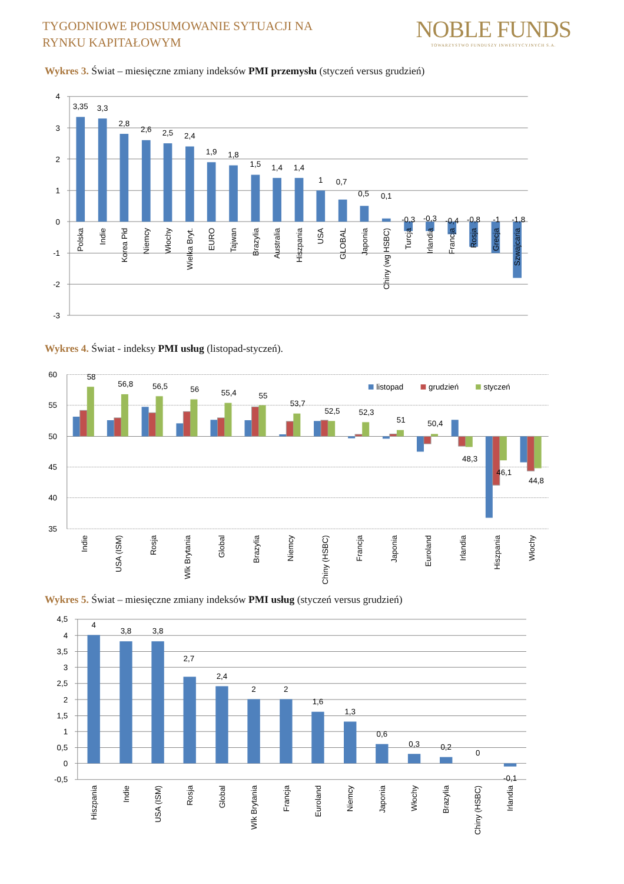TYGODNIOWE PODSUMOWANIE SYTUACJI NA
RYNKU KAPITAŁOWYM
NOBLE FUNDS
TOWARZYSTWO FUNDUSZY INWESTYCYJNYCH S.A.
Wykres 3. Świat – miesięczne zmiany indeksów PMI przemysłu (styczeń versus grudzień)
4
3
2
1
0
-1
-2
-3
3,35
3,3
2,8
2,6
2,5
2,4
1,9
1,8
1,5
1,4
1,4
1
0,7
0,5
0,1
-0,3
-0,3
-0,4
-0,8
-1
-1,8
Polska
Indie
Korea Płd
Niemcy
Włochy
Wielka Bryt.
EURO
Tajwan
Brazylia
Australia
Hiszpania
USA
GLOBAL
Japonia
Chiny (wg HSBC)
Turcja
Irlandia
Francja
Rosja
Grecja
Szwajcaria
Wykres 4. Świat - indeksy PMI usług (listopad-styczeń).
60
55
50
45
40
35
listopad
grudzień
styczeń
58
56,8
56,5
56
55,4
55
53,7
52,5
52,3
51
50,4
48,3
46,1
44,8
Indie
USA (ISM)
Rosja
Wlk Brytania
Global
Brazylia
Niemcy
Chiny (HSBC)
Francja
Japonia
Euroland
Irlandia
Hiszpania
Włochy
Wykres 5. Świat – miesięczne zmiany indeksów PMI usług (styczeń versus grudzień)
4,5
4
3,5
3
2,5
2
1,5
1
0,5
0
-0,5
4
3,8
3,8
2,7
2,4
2
2
1,6
1,3
0,6
0,3
0,2
0
-0,1
Hiszpania
Indie
USA (ISM)
Rosja
Global
Wlk Brytania
Francja
Euroland
Niemcy
Japonia
Włochy
Brazylia
Chiny (HSBC)
Irlandia